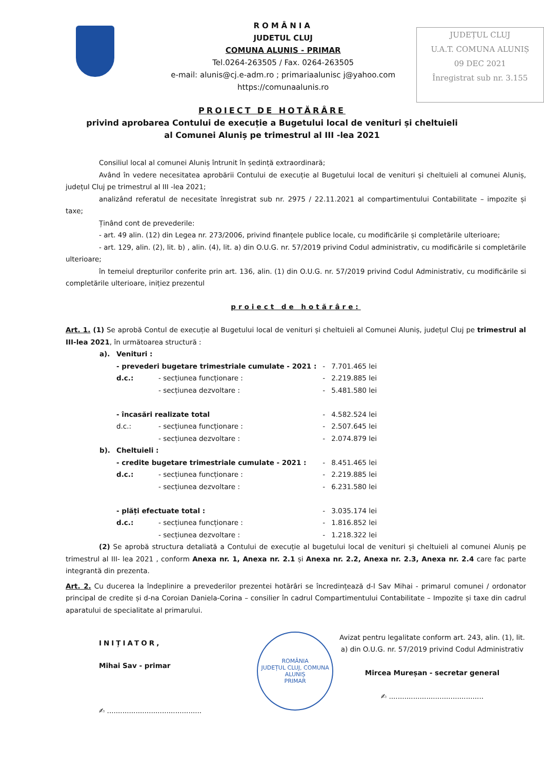ROMÂNIA
JUDETUL CLUJ
COMUNA ALUNIS - PRIMAR
Tel.0264-263505 / Fax. 0264-263505
e-mail: alunis@cj.e-adm.ro ; primariaalunisc j@yahoo.com
https://comunaalunis.ro
JUDEȚUL CLUJ
U.A.T. COMUNA ALUNIȘ
09 DEC 2021
Înregistrat sub nr. 3.155
PROIECT DE HOTĂRÂRE
privind aprobarea Contului de execuție a Bugetului local de venituri și cheltuieli
al Comunei Aluniș pe trimestrul al III -lea 2021
Consiliul local al comunei Aluniș întrunit în ședință extraordinară;
Având în vedere necesitatea aprobării Contului de execuție al Bugetului local de venituri și cheltuieli al comunei Aluniș, județul Cluj pe trimestrul al III -lea 2021;
analizând referatul de necesitate înregistrat sub nr. 2975 / 22.11.2021 al compartimentului Contabilitate – impozite și taxe;
Ținând cont de prevederile:
- art. 49 alin. (12) din Legea nr. 273/2006, privind finanțele publice locale, cu modificările și completările ulterioare;
- art. 129, alin. (2), lit. b) , alin. (4), lit. a) din O.U.G. nr. 57/2019 privind Codul administrativ, cu modificările si completările ulterioare;
în temeiul drepturilor conferite prin art. 136, alin. (1) din O.U.G. nr. 57/2019 privind Codul Administrativ, cu modificările si completările ulterioare, inițiez prezentul
proiect de hotărâre:
Art. 1. (1) Se aprobă Contul de execuție al Bugetului local de venituri și cheltuieli al Comunei Aluniș, județul Cluj pe trimestrul al III-lea 2021, în următoarea structură :
| a). | Venituri : | | | |
| | - prevederi bugetare trimestriale cumulate - 2021 : | | - | 7.701.465 lei |
| | d.c.: | - secțiunea funcționare : | - | 2.219.885 lei |
| | | - secțiunea dezvoltare : | - | 5.481.580 lei |
| | - încasări realizate total | | - | 4.582.524 lei |
| | d.c.: | - secțiunea funcționare : | - | 2.507.645 lei |
| | | - secțiunea dezvoltare : | - | 2.074.879 lei |
| b). | Cheltuieli : | | | |
| | - credite bugetare trimestriale cumulate - 2021 : | | - | 8.451.465 lei |
| | d.c.: | - secțiunea funcționare : | - | 2.219.885 lei |
| | | - secțiunea dezvoltare : | - | 6.231.580 lei |
| | - plăți efectuate total : | | - | 3.035.174 lei |
| | d.c.: | - secțiunea funcționare : | - | 1.816.852 lei |
| | | - secțiunea dezvoltare : | - | 1.218.322 lei |
(2) Se aprobă structura detaliată a Contului de execuție al bugetului local de venituri și cheltuieli al comunei Aluniș pe trimestrul al III- lea 2021 , conform Anexa nr. 1, Anexa nr. 2.1 și Anexa nr. 2.2, Anexa nr. 2.3, Anexa nr. 2.4 care fac parte integrantă din prezenta.
Art. 2. Cu ducerea la îndeplinire a prevederilor prezentei hotărâri se încredințează d-l Sav Mihai - primarul comunei / ordonator principal de credite și d-na Coroian Daniela-Corina – consilier în cadrul Compartimentului Contabilitate – Impozite și taxe din cadrul aparatului de specialitate al primarului.
INIȚIATOR,
Mihai Sav - primar
✍ ...........................................
ROMÂNIA
JUDEȚUL CLUJ, COMUNA ALUNIȘ
PRIMAR
Avizat pentru legalitate conform art. 243, alin. (1), lit. a) din O.U.G. nr. 57/2019 privind Codul Administrativ
Mircea Mureșan - secretar general
✍ ...........................................